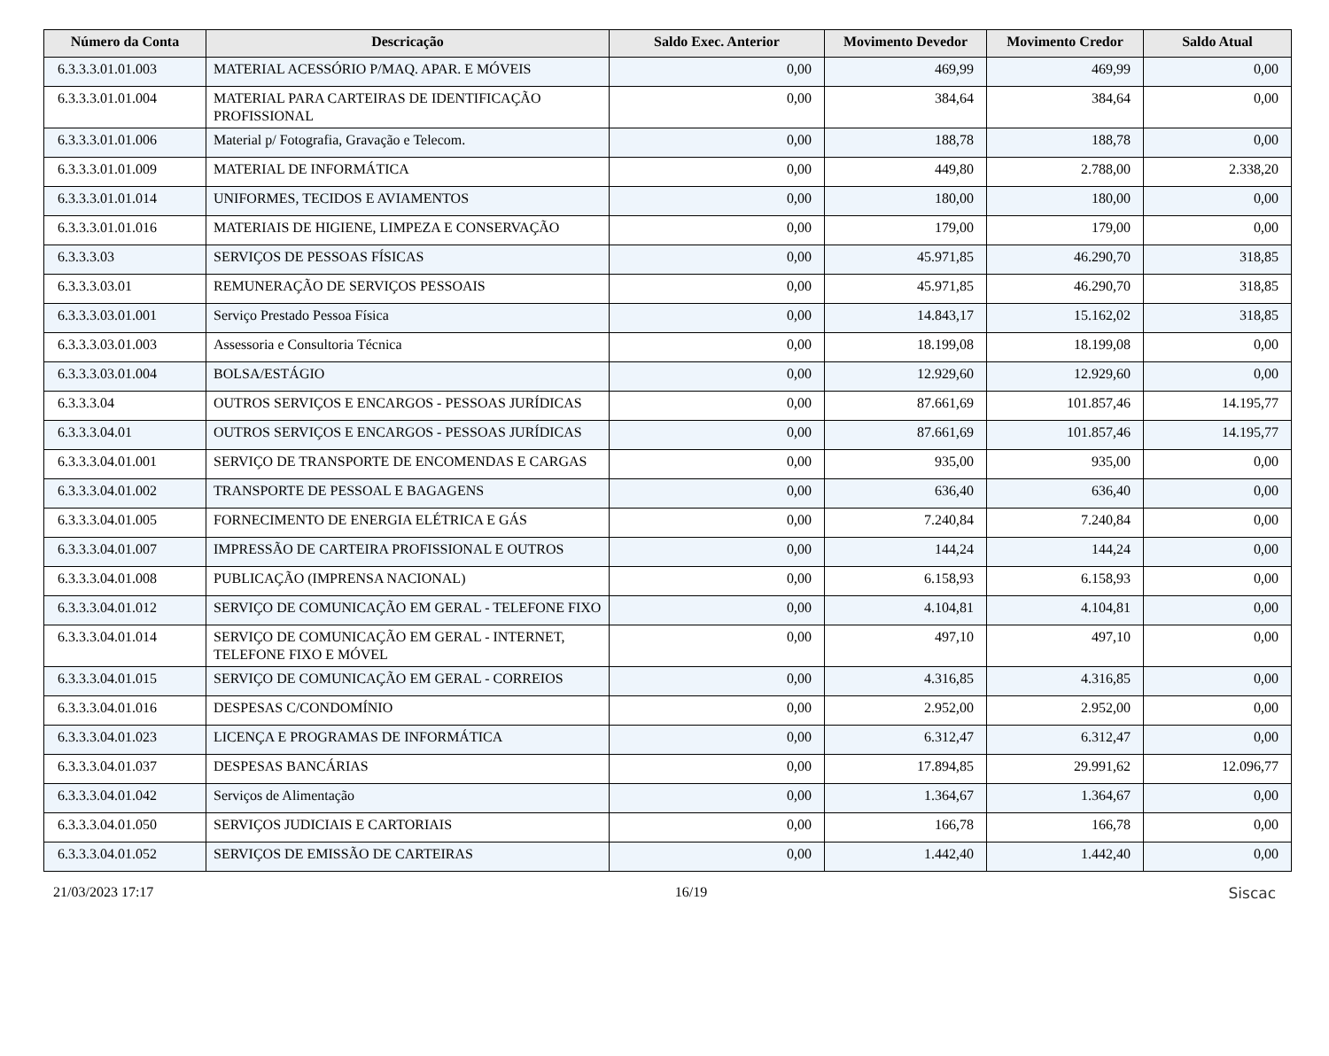| Número da Conta | Descricação | Saldo Exec. Anterior | Movimento Devedor | Movimento Credor | Saldo Atual |
| --- | --- | --- | --- | --- | --- |
| 6.3.3.3.01.01.003 | MATERIAL ACESSÓRIO P/MAQ. APAR. E MÓVEIS | 0,00 | 469,99 | 469,99 | 0,00 |
| 6.3.3.3.01.01.004 | MATERIAL PARA CARTEIRAS DE IDENTIFICAÇÃO PROFISSIONAL | 0,00 | 384,64 | 384,64 | 0,00 |
| 6.3.3.3.01.01.006 | Material p/ Fotografia, Gravação e Telecom. | 0,00 | 188,78 | 188,78 | 0,00 |
| 6.3.3.3.01.01.009 | MATERIAL DE INFORMÁTICA | 0,00 | 449,80 | 2.788,00 | 2.338,20 |
| 6.3.3.3.01.01.014 | UNIFORMES, TECIDOS E AVIAMENTOS | 0,00 | 180,00 | 180,00 | 0,00 |
| 6.3.3.3.01.01.016 | MATERIAIS DE HIGIENE, LIMPEZA E CONSERVAÇÃO | 0,00 | 179,00 | 179,00 | 0,00 |
| 6.3.3.3.03 | SERVIÇOS DE PESSOAS FÍSICAS | 0,00 | 45.971,85 | 46.290,70 | 318,85 |
| 6.3.3.3.03.01 | REMUNERAÇÃO DE SERVIÇOS PESSOAIS | 0,00 | 45.971,85 | 46.290,70 | 318,85 |
| 6.3.3.3.03.01.001 | Serviço Prestado Pessoa Física | 0,00 | 14.843,17 | 15.162,02 | 318,85 |
| 6.3.3.3.03.01.003 | Assessoria e Consultoria Técnica | 0,00 | 18.199,08 | 18.199,08 | 0,00 |
| 6.3.3.3.03.01.004 | BOLSA/ESTÁGIO | 0,00 | 12.929,60 | 12.929,60 | 0,00 |
| 6.3.3.3.04 | OUTROS SERVIÇOS E ENCARGOS - PESSOAS JURÍDICAS | 0,00 | 87.661,69 | 101.857,46 | 14.195,77 |
| 6.3.3.3.04.01 | OUTROS SERVIÇOS E ENCARGOS - PESSOAS JURÍDICAS | 0,00 | 87.661,69 | 101.857,46 | 14.195,77 |
| 6.3.3.3.04.01.001 | SERVIÇO DE TRANSPORTE DE ENCOMENDAS E CARGAS | 0,00 | 935,00 | 935,00 | 0,00 |
| 6.3.3.3.04.01.002 | TRANSPORTE DE PESSOAL E BAGAGENS | 0,00 | 636,40 | 636,40 | 0,00 |
| 6.3.3.3.04.01.005 | FORNECIMENTO DE ENERGIA ELÉTRICA E GÁS | 0,00 | 7.240,84 | 7.240,84 | 0,00 |
| 6.3.3.3.04.01.007 | IMPRESSÃO DE CARTEIRA PROFISSIONAL E OUTROS | 0,00 | 144,24 | 144,24 | 0,00 |
| 6.3.3.3.04.01.008 | PUBLICAÇÃO (IMPRENSA NACIONAL) | 0,00 | 6.158,93 | 6.158,93 | 0,00 |
| 6.3.3.3.04.01.012 | SERVIÇO DE COMUNICAÇÃO EM GERAL - TELEFONE FIXO | 0,00 | 4.104,81 | 4.104,81 | 0,00 |
| 6.3.3.3.04.01.014 | SERVIÇO DE COMUNICAÇÃO EM GERAL - INTERNET, TELEFONE FIXO E MÓVEL | 0,00 | 497,10 | 497,10 | 0,00 |
| 6.3.3.3.04.01.015 | SERVIÇO DE COMUNICAÇÃO EM GERAL - CORREIOS | 0,00 | 4.316,85 | 4.316,85 | 0,00 |
| 6.3.3.3.04.01.016 | DESPESAS C/CONDOMÍNIO | 0,00 | 2.952,00 | 2.952,00 | 0,00 |
| 6.3.3.3.04.01.023 | LICENÇA E PROGRAMAS DE INFORMÁTICA | 0,00 | 6.312,47 | 6.312,47 | 0,00 |
| 6.3.3.3.04.01.037 | DESPESAS BANCÁRIAS | 0,00 | 17.894,85 | 29.991,62 | 12.096,77 |
| 6.3.3.3.04.01.042 | Serviços de Alimentação | 0,00 | 1.364,67 | 1.364,67 | 0,00 |
| 6.3.3.3.04.01.050 | SERVIÇOS JUDICIAIS E CARTORIAIS | 0,00 | 166,78 | 166,78 | 0,00 |
| 6.3.3.3.04.01.052 | SERVIÇOS DE EMISSÃO DE CARTEIRAS | 0,00 | 1.442,40 | 1.442,40 | 0,00 |
21/03/2023 17:17 16/19 Siscac